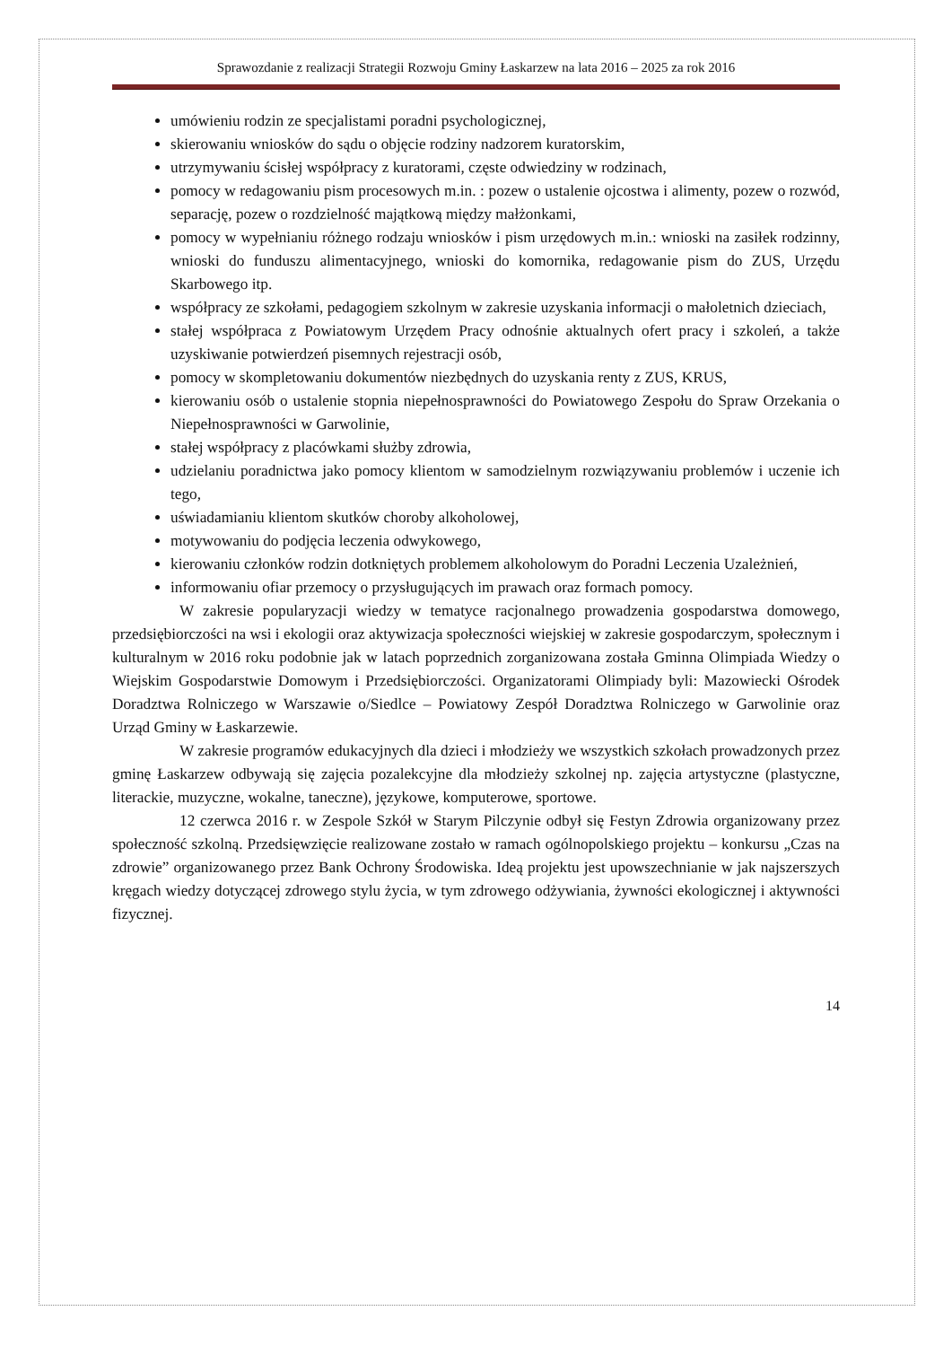Sprawozdanie z realizacji Strategii Rozwoju Gminy Łaskarzew na lata 2016 – 2025 za rok 2016
umówieniu rodzin ze specjalistami poradni psychologicznej,
skierowaniu wniosków do sądu o objęcie rodziny nadzorem kuratorskim,
utrzymywaniu ścisłej współpracy z kuratorami, częste odwiedziny w rodzinach,
pomocy w redagowaniu pism procesowych m.in. : pozew o ustalenie ojcostwa i alimenty, pozew o rozwód, separację, pozew o rozdzielność majątkową między małżonkami,
pomocy w wypełnianiu różnego rodzaju wniosków i pism urzędowych m.in.: wnioski na zasiłek rodzinny, wnioski do funduszu alimentacyjnego, wnioski do komornika, redagowanie pism do ZUS, Urzędu Skarbowego itp.
współpracy ze szkołami, pedagogiem szkolnym w zakresie uzyskania informacji o małoletnich dzieciach,
stałej współpraca z Powiatowym Urzędem Pracy odnośnie aktualnych ofert pracy i szkoleń, a także uzyskiwanie potwierdzeń pisemnych rejestracji osób,
pomocy w skompletowaniu dokumentów niezbędnych do uzyskania renty z ZUS, KRUS,
kierowaniu osób o ustalenie stopnia niepełnosprawności do Powiatowego Zespołu do Spraw Orzekania o Niepełnosprawności w Garwolinie,
stałej współpracy z placówkami służby zdrowia,
udzielaniu poradnictwa jako pomocy klientom w samodzielnym rozwiązywaniu problemów i uczenie ich tego,
uświadamianiu klientom skutków choroby alkoholowej,
motywowaniu do podjęcia leczenia odwykowego,
kierowaniu członków rodzin dotkniętych problemem alkoholowym do Poradni Leczenia Uzależnień,
informowaniu ofiar przemocy o przysługujących im prawach oraz formach pomocy.
W zakresie popularyzacji wiedzy w tematyce racjonalnego prowadzenia gospodarstwa domowego, przedsiębiorczości na wsi i ekologii oraz aktywizacja społeczności wiejskiej w zakresie gospodarczym, społecznym i kulturalnym w 2016 roku podobnie jak w latach poprzednich zorganizowana została Gminna Olimpiada Wiedzy o Wiejskim Gospodarstwie Domowym i Przedsiębiorczości. Organizatorami Olimpiady byli: Mazowiecki Ośrodek Doradztwa Rolniczego w Warszawie o/Siedlce – Powiatowy Zespół Doradztwa Rolniczego w Garwolinie oraz Urząd Gminy w Łaskarzewie.
W zakresie programów edukacyjnych dla dzieci i młodzieży we wszystkich szkołach prowadzonych przez gminę Łaskarzew odbywają się zajęcia pozalekcyjne dla młodzieży szkolnej np. zajęcia artystyczne (plastyczne, literackie, muzyczne, wokalne, taneczne), językowe, komputerowe, sportowe.
12 czerwca 2016 r. w Zespole Szkół w Starym Pilczynie odbył się Festyn Zdrowia organizowany przez społeczność szkolną. Przedsięwzięcie realizowane zostało w ramach ogólnopolskiego projektu – konkursu „Czas na zdrowie” organizowanego przez Bank Ochrony Środowiska. Ideą projektu jest upowszechnianie w jak najszerszych kręgach wiedzy dotyczącej zdrowego stylu życia, w tym zdrowego odżywiania, żywności ekologicznej i aktywności fizycznej.
14